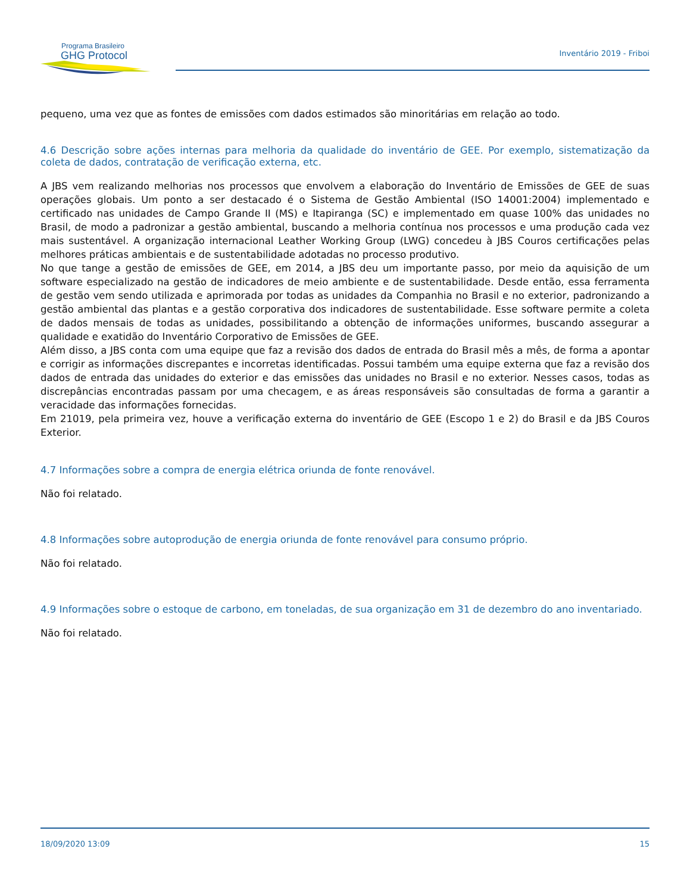Programa Brasileiro
GHG Protocol
Inventário 2019 - Friboi
pequeno, uma vez que as fontes de emissões com dados estimados são minoritárias em relação ao todo.
4.6 Descrição sobre ações internas para melhoria da qualidade do inventário de GEE. Por exemplo, sistematização da coleta de dados, contratação de verificação externa, etc.
A JBS vem realizando melhorias nos processos que envolvem a elaboração do Inventário de Emissões de GEE de suas operações globais. Um ponto a ser destacado é o Sistema de Gestão Ambiental (ISO 14001:2004) implementado e certificado nas unidades de Campo Grande II (MS) e Itapiranga (SC) e implementado em quase 100% das unidades no Brasil, de modo a padronizar a gestão ambiental, buscando a melhoria contínua nos processos e uma produção cada vez mais sustentável. A organização internacional Leather Working Group (LWG) concedeu à JBS Couros certificações pelas melhores práticas ambientais e de sustentabilidade adotadas no processo produtivo.
No que tange a gestão de emissões de GEE, em 2014, a JBS deu um importante passo, por meio da aquisição de um software especializado na gestão de indicadores de meio ambiente e de sustentabilidade. Desde então, essa ferramenta de gestão vem sendo utilizada e aprimorada por todas as unidades da Companhia no Brasil e no exterior, padronizando a gestão ambiental das plantas e a gestão corporativa dos indicadores de sustentabilidade. Esse software permite a coleta de dados mensais de todas as unidades, possibilitando a obtenção de informações uniformes, buscando assegurar a qualidade e exatidão do Inventário Corporativo de Emissões de GEE.
Além disso, a JBS conta com uma equipe que faz a revisão dos dados de entrada do Brasil mês a mês, de forma a apontar e corrigir as informações discrepantes e incorretas identificadas. Possui também uma equipe externa que faz a revisão dos dados de entrada das unidades do exterior e das emissões das unidades no Brasil e no exterior. Nesses casos, todas as discrepâncias encontradas passam por uma checagem, e as áreas responsáveis são consultadas de forma a garantir a veracidade das informações fornecidas.
Em 21019, pela primeira vez, houve a verificação externa do inventário de GEE (Escopo 1 e 2) do Brasil e da JBS Couros Exterior.
4.7 Informações sobre a compra de energia elétrica oriunda de fonte renovável.
Não foi relatado.
4.8 Informações sobre autoprodução de energia oriunda de fonte renovável para consumo próprio.
Não foi relatado.
4.9 Informações sobre o estoque de carbono, em toneladas, de sua organização em 31 de dezembro do ano inventariado.
Não foi relatado.
18/09/2020 13:09 15